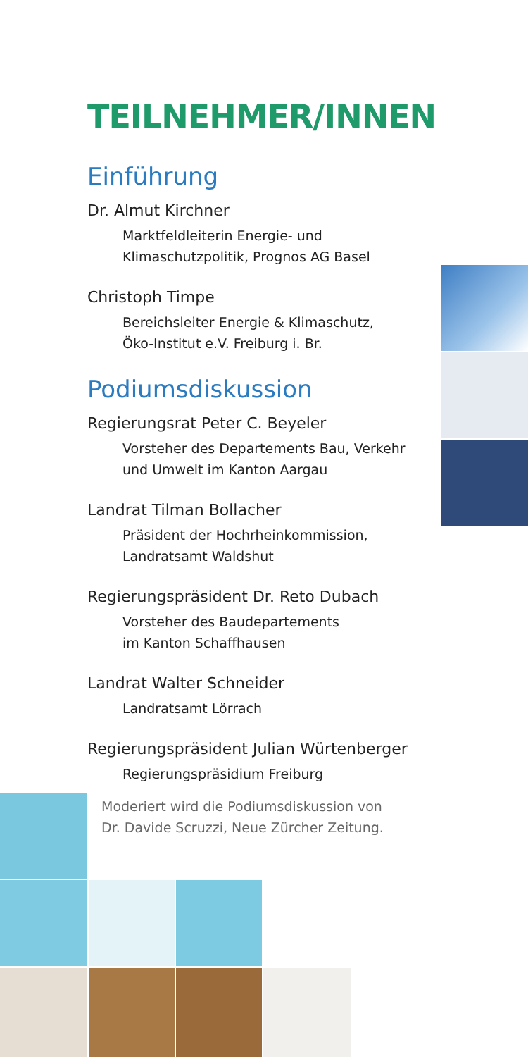TEILNEHMER/INNEN
Einführung
Dr. Almut Kirchner
Marktfeldleiterin Energie- und
Klimaschutzpolitik, Prognos AG Basel
Christoph Timpe
Bereichsleiter Energie & Klimaschutz,
Öko-Institut e.V. Freiburg i. Br.
Podiumsdiskussion
Regierungsrat Peter C. Beyeler
Vorsteher des Departements Bau, Verkehr
und Umwelt im Kanton Aargau
Landrat Tilman Bollacher
Präsident der Hochrheinkommission,
Landratsamt Waldshut
Regierungspräsident Dr. Reto Dubach
Vorsteher des Baudepartements
im Kanton Schaffhausen
Landrat Walter Schneider
Landratsamt Lörrach
Regierungspräsident Julian Würtenberger
Regierungspräsidium Freiburg
Moderiert wird die Podiumsdiskussion von
Dr. Davide Scruzzi, Neue Zürcher Zeitung.